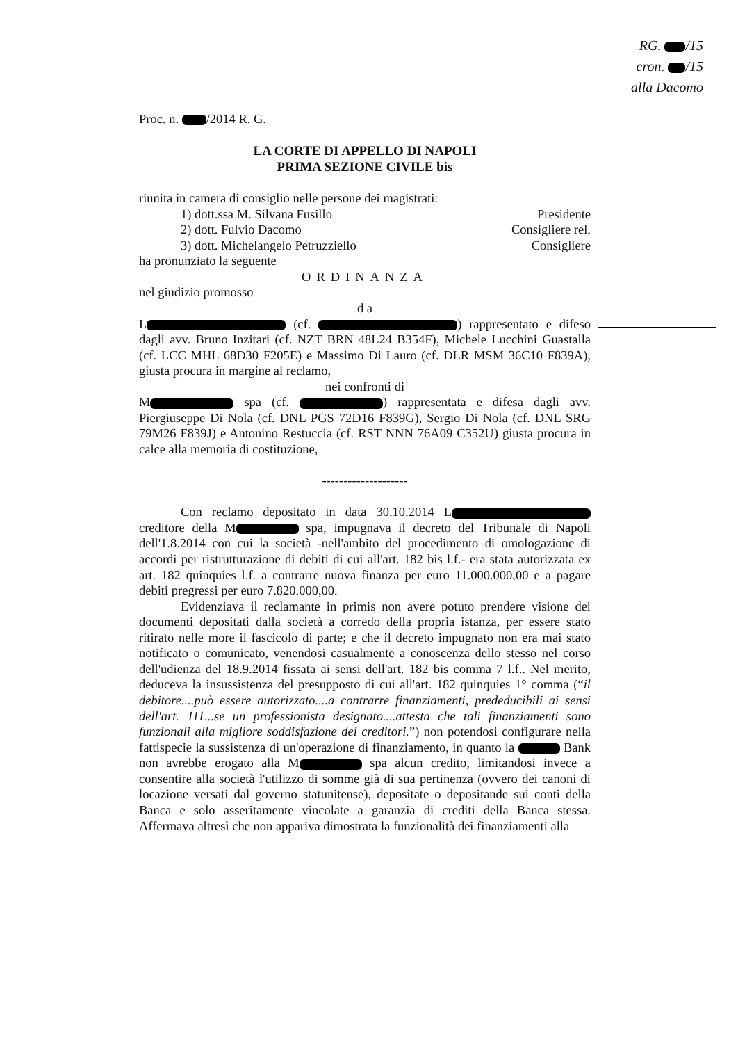RG. /15
cron. /15
alla Dacomo
Proc. n. /2014 R. G.
LA CORTE DI APPELLO DI NAPOLI
PRIMA SEZIONE CIVILE bis
riunita in camera di consiglio nelle persone dei magistrati:
1) dott.ssa M. Silvana Fusillo Presidente
2) dott. Fulvio Dacomo Consigliere rel.
3) dott. Michelangelo Petruzziello Consigliere
ha pronunziato la seguente
ORDINANZA
nel giudizio promosso
d a
L (cf. ) rappresentato e difeso dagli avv. Bruno Inzitari (cf. NZT BRN 48L24 B354F), Michele Lucchini Guastalla (cf. LCC MHL 68D30 F205E) e Massimo Di Lauro (cf. DLR MSM 36C10 F839A), giusta procura in margine al reclamo,
nei confronti di
M spa (cf. ) rappresentata e difesa dagli avv. Piergiuseppe Di Nola (cf. DNL PGS 72D16 F839G), Sergio Di Nola (cf. DNL SRG 79M26 F839J) e Antonino Restuccia (cf. RST NNN 76A09 C352U) giusta procura in calce alla memoria di costituzione,
--------------------
Con reclamo depositato in data 30.10.2014 L creditore della M spa, impugnava il decreto del Tribunale di Napoli dell'1.8.2014 con cui la società -nell'ambito del procedimento di omologazione di accordi per ristrutturazione di debiti di cui all'art. 182 bis l.f.- era stata autorizzata ex art. 182 quinquies l.f. a contrarre nuova finanza per euro 11.000.000,00 e a pagare debiti pregressi per euro 7.820.000,00.
Evidenziava il reclamante in primis non avere potuto prendere visione dei documenti depositati dalla società a corredo della propria istanza, per essere stato ritirato nelle more il fascicolo di parte; e che il decreto impugnato non era mai stato notificato o comunicato, venendosi casualmente a conoscenza dello stesso nel corso dell'udienza del 18.9.2014 fissata ai sensi dell'art. 182 bis comma 7 l.f.. Nel merito, deduceva la insussistenza del presupposto di cui all'art. 182 quinquies 1° comma (“il debitore....può essere autorizzato....a contrarre finanziamenti, prededucibili ai sensi dell'art. 111...se un professionista designato....attesta che tali finanziamenti sono funzionali alla migliore soddisfazione dei creditori.”) non potendosi configurare nella fattispecie la sussistenza di un'operazione di finanziamento, in quanto la Bank non avrebbe erogato alla M spa alcun credito, limitandosi invece a consentire alla società l'utilizzo di somme già di sua pertinenza (ovvero dei canoni di locazione versati dal governo statunitense), depositate o depositande sui conti della Banca e solo asseritamente vincolate a garanzia di crediti della Banca stessa. Affermava altresì che non appariva dimostrata la funzionalità dei finanziamenti alla